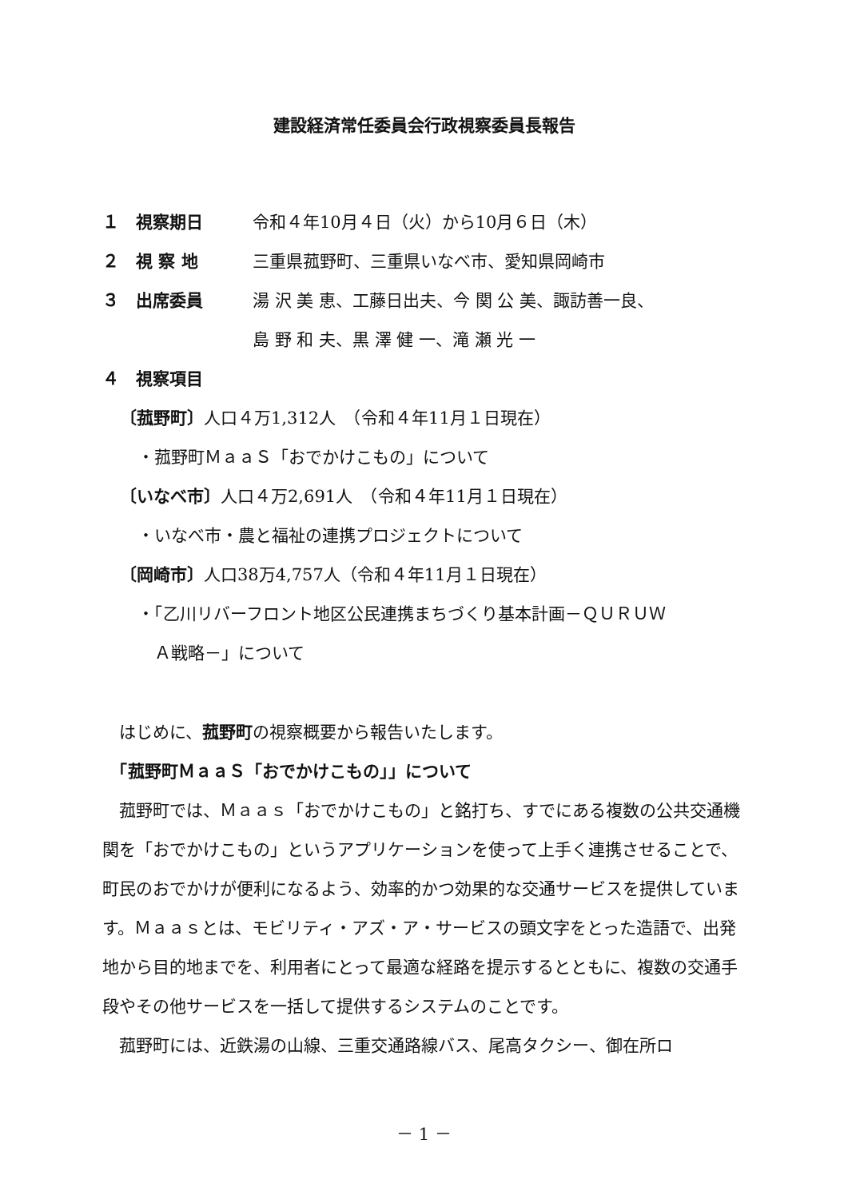建設経済常任委員会行政視察委員長報告
１　視察期日 令和４年10月４日（火）から10月６日（木）
２　視 察 地 三重県菰野町、三重県いなべ市、愛知県岡崎市
３　出席委員 湯 沢 美 恵、工藤日出夫、今 関 公 美、諏訪善一良、
島 野 和 夫、黒 澤 健 一、滝 瀬 光 一
４　視察項目
〔菰野町〕人口４万1,312人　（令和４年11月１日現在）
・菰野町ＭａａＳ「おでかけこもの」について
〔いなべ市〕人口４万2,691人　（令和４年11月１日現在）
・いなべ市・農と福祉の連携プロジェクトについて
〔岡崎市〕人口38万4,757人（令和４年11月１日現在）
・「乙川リバーフロント地区公民連携まちづくり基本計画－ＱＵＲＵＷ
　Ａ戦略－」について
　はじめに、菰野町の視察概要から報告いたします。
　「菰野町ＭａａＳ「おでかけこもの」」について
　菰野町では、Ｍａａｓ「おでかけこもの」と銘打ち、すでにある複数の公共交通機関を「おでかけこもの」というアプリケーションを使って上手く連携させることで、町民のおでかけが便利になるよう、効率的かつ効果的な交通サービスを提供しています。Ｍａａｓとは、モビリティ・アズ・ア・サービスの頭文字をとった造語で、出発地から目的地までを、利用者にとって最適な経路を提示するとともに、複数の交通手段やその他サービスを一括して提供するシステムのことです。
　菰野町には、近鉄湯の山線、三重交通路線バス、尾高タクシー、御在所ロ
－ 1 －